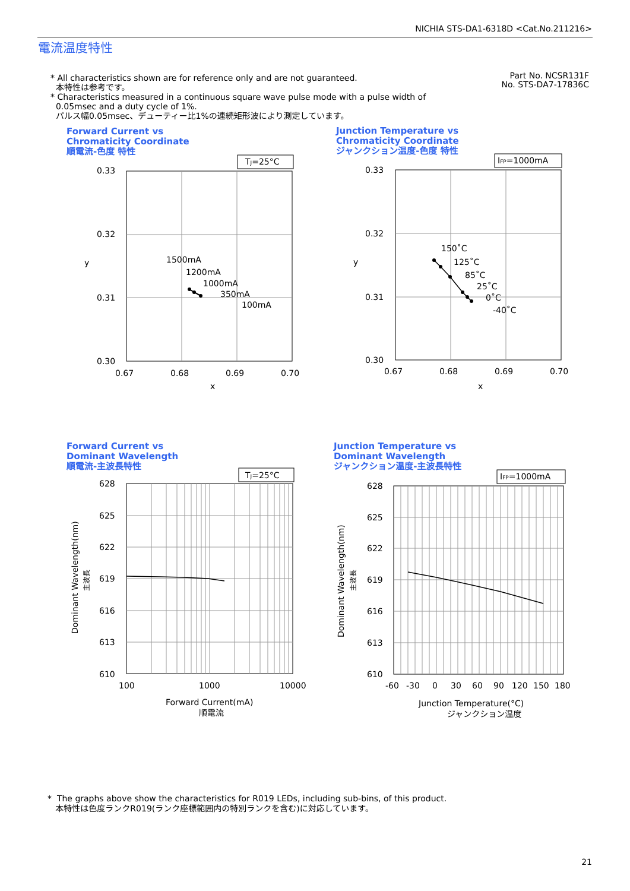NICHIA STS-DA1-6318D <Cat.No.211216>
電流温度特性
* All characteristics shown are for reference only and are not guaranteed.
本特性は参考です。
* Characteristics measured in a continuous square wave pulse mode with a pulse width of
0.05msec and a duty cycle of 1%.
パルス幅0.05msec、デューティー比1%の連続矩形波により測定しています。
Part No. NCSR131F
No. STS-DA7-17836C
Forward Current vs
Chromaticity Coordinate
順電流-色度 特性
Junction Temperature vs
Chromaticity Coordinate
ジャンクション温度-色度 特性
TJ=25°C
0.33
0.32
0.31
0.30
0.67
0.68
0.69
0.70
x
y
1500mA
1200mA
1000mA
350mA
100mA
IFP=1000mA
0.33
0.32
0.31
0.30
0.67
0.68
0.69
0.70
x
y
150˚C
125˚C
85˚C
25˚C
0˚C
-40˚C
Forward Current vs
Dominant Wavelength
順電流-主波長特性
Junction Temperature vs
Dominant Wavelength
ジャンクション温度-主波長特性
TJ=25°C
628
625
622
619
616
613
610
100
1000
10000
Forward Current(mA)
順電流
Dominant Wavelength(nm)
主波長
IFP=1000mA
628
625
622
619
616
613
610
-60
-30
0
30
60
90
120
150
180
Junction Temperature(°C)
ジャンクション温度
Dominant Wavelength(nm)
主波長
* The graphs above show the characteristics for R019 LEDs, including sub-bins, of this product.
本特性は色度ランクR019(ランク座標範囲内の特別ランクを含む)に対応しています。
21